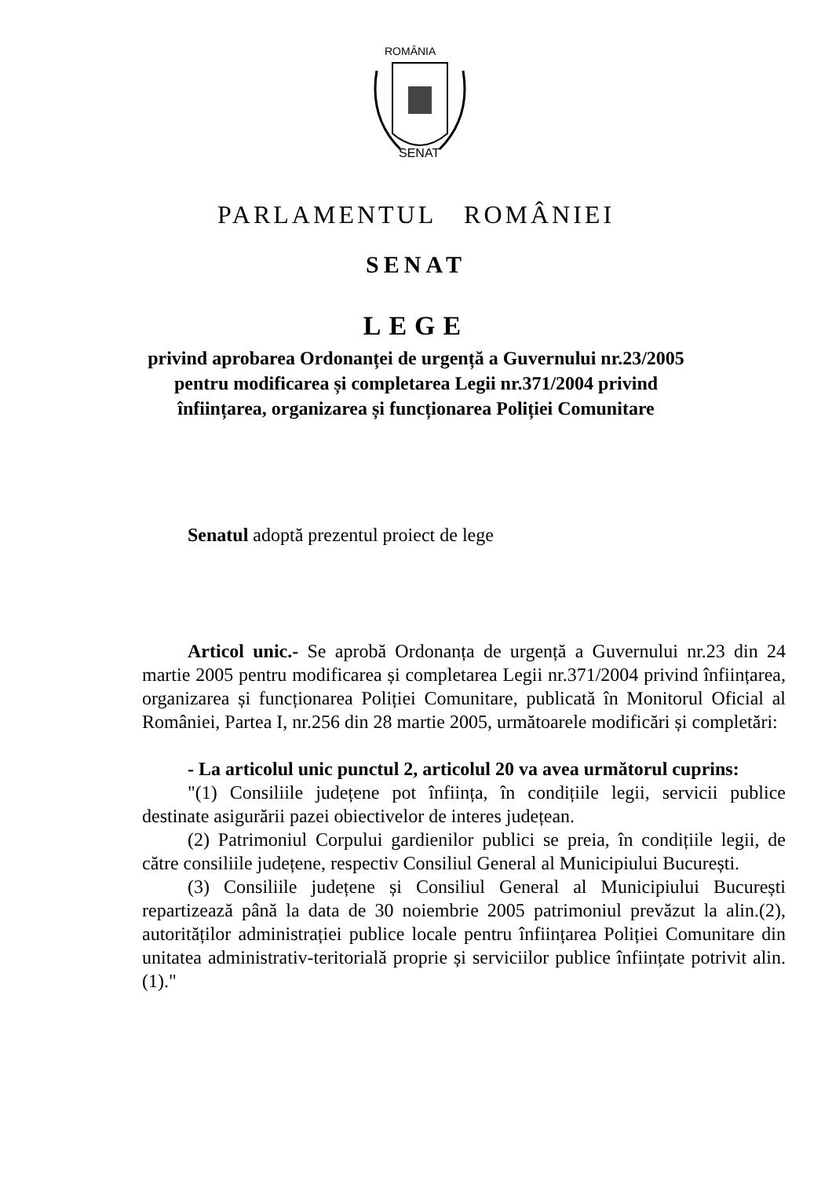ROMÂNIA
SENAT
PARLAMENTUL ROMÂNIEI
SENAT
LEGE
privind aprobarea Ordonanței de urgență a Guvernului nr.23/2005
pentru modificarea și completarea Legii nr.371/2004 privind
înființarea, organizarea și funcționarea Poliției Comunitare
Senatul adoptă prezentul proiect de lege
Articol unic.- Se aprobă Ordonanța de urgență a Guvernului nr.23 din 24 martie 2005 pentru modificarea și completarea Legii nr.371/2004 privind înființarea, organizarea și funcționarea Poliției Comunitare, publicată în Monitorul Oficial al României, Partea I, nr.256 din 28 martie 2005, următoarele modificări și completări:
- La articolul unic punctul 2, articolul 20 va avea următorul cuprins:
"(1) Consiliile județene pot înființa, în condițiile legii, servicii publice destinate asigurării pazei obiectivelor de interes județean.
(2) Patrimoniul Corpului gardienilor publici se preia, în condițiile legii, de către consiliile județene, respectiv Consiliul General al Municipiului București.
(3) Consiliile județene și Consiliul General al Municipiului București repartizează până la data de 30 noiembrie 2005 patrimoniul prevăzut la alin.(2), autorităților administrației publice locale pentru înființarea Poliției Comunitare din unitatea administrativ-teritorială proprie și serviciilor publice înființate potrivit alin.(1)."